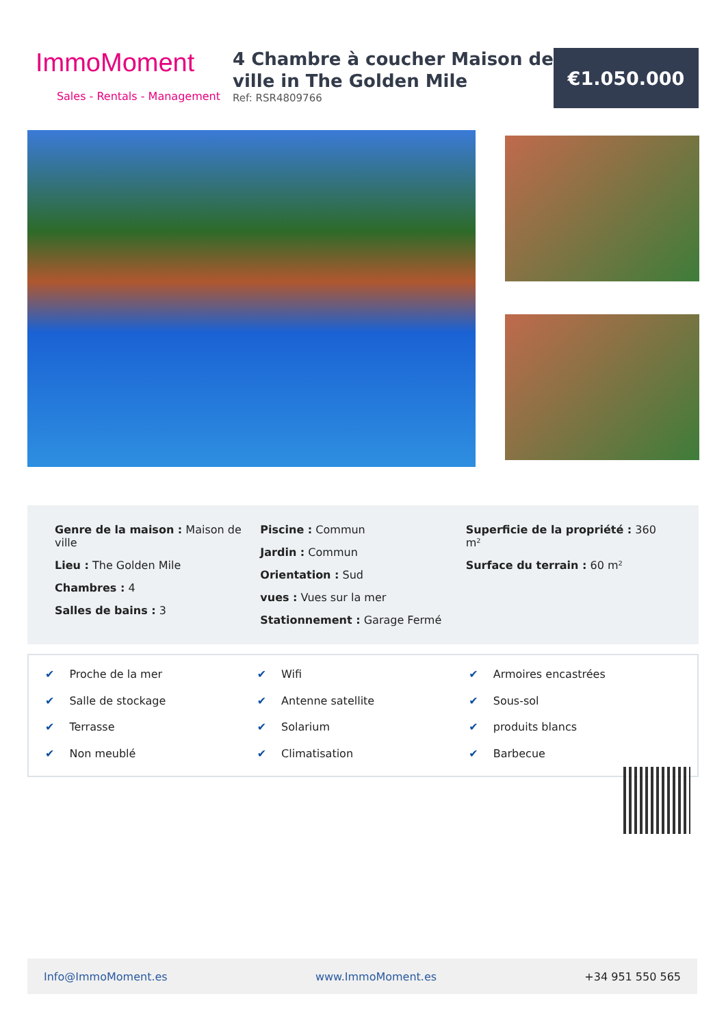ImmoMoment
Sales - Rentals - Management
4 Chambre à coucher Maison de ville in The Golden Mile
Ref: RSR4809766
€1.050.000
Genre de la maison : Maison de ville
Lieu : The Golden Mile
Chambres : 4
Salles de bains : 3
Piscine : Commun
Jardin : Commun
Orientation : Sud
vues : Vues sur la mer
Stationnement : Garage Fermé
Superficie de la propriété : 360 m²
Surface du terrain : 60 m²
✔ Proche de la mer
✔ Wifi
✔ Armoires encastrées
✔ Salle de stockage
✔ Antenne satellite
✔ Sous-sol
✔ Terrasse
✔ Solarium
✔ produits blancs
✔ Non meublé
✔ Climatisation
✔ Barbecue
Info@ImmoMoment.es www.ImmoMoment.es +34 951 550 565